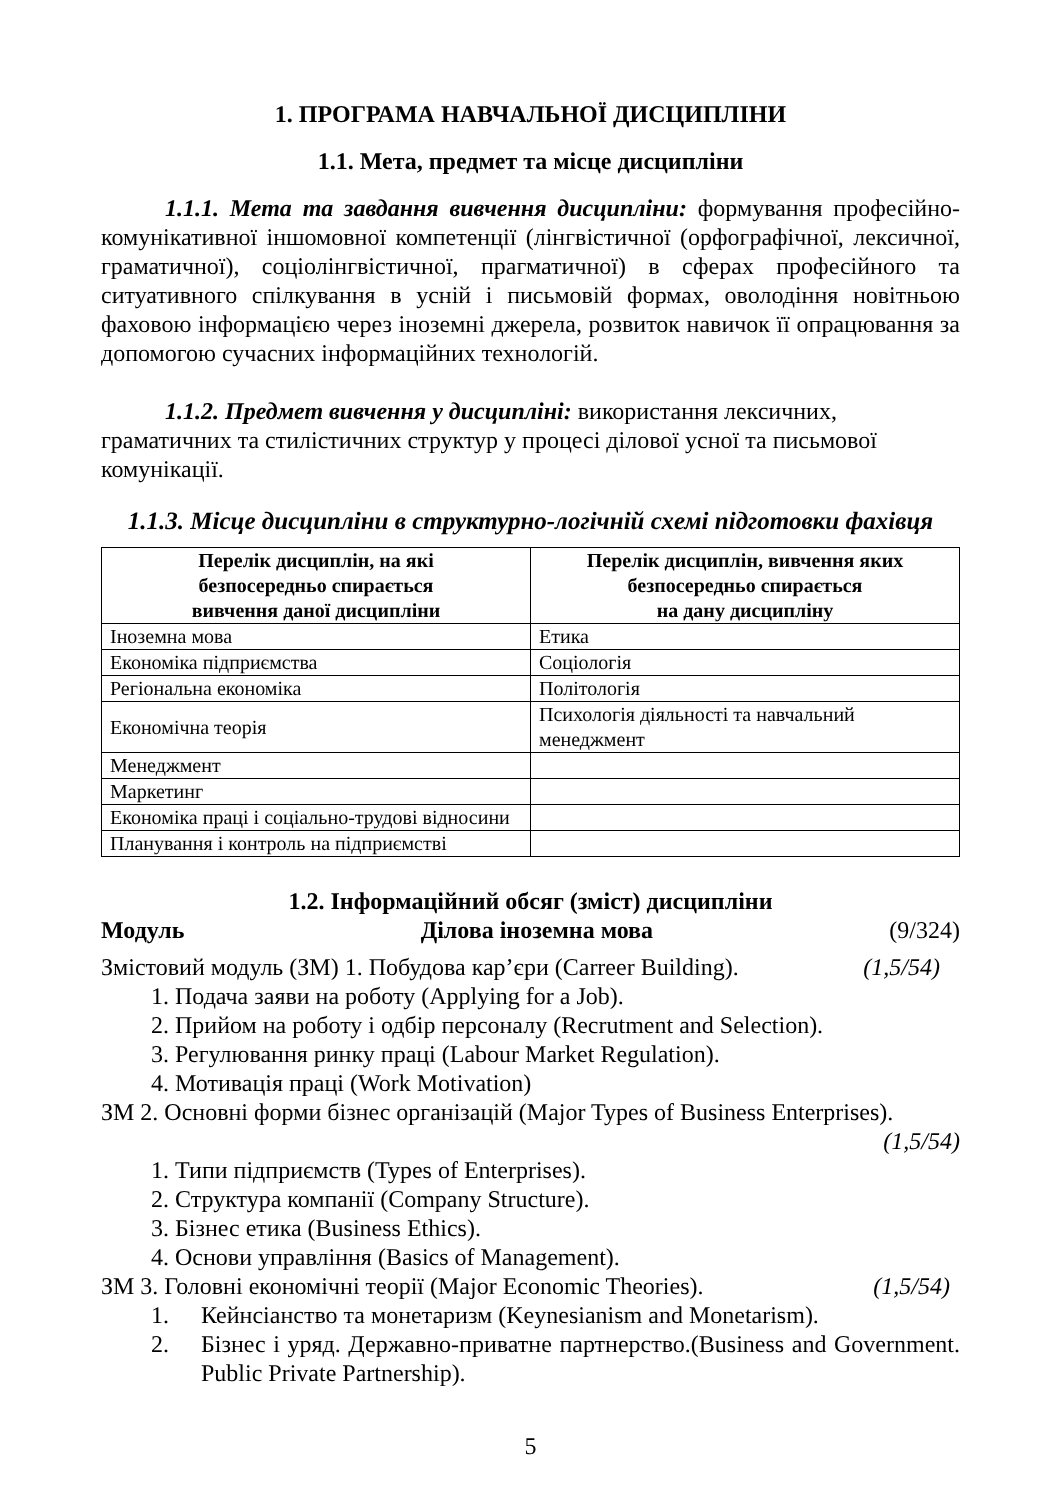1. ПРОГРАМА НАВЧАЛЬНОЇ ДИСЦИПЛІНИ
1.1. Мета, предмет та місце дисципліни
1.1.1. Мета та завдання вивчення дисципліни: формування професійно-комунікативної іншомовної компетенції (лінгвістичної (орфографічної, лексичної, граматичної), соціолінгвістичної, прагматичної) в сферах професійного та ситуативного спілкування в усній і письмовій формах, оволодіння новітньою фаховою інформацією через іноземні джерела, розвиток навичок її опрацювання за допомогою сучасних інформаційних технологій.
1.1.2. Предмет вивчення у дисципліні: використання лексичних, граматичних та стилістичних структур у процесі ділової усної та письмової комунікації.
1.1.3. Місце дисципліни в структурно-логічній схемі підготовки фахівця
| Перелік дисциплін, на які безпосередньо спирається вивчення даної дисципліни | Перелік дисциплін, вивчення яких безпосередньо спирається на дану дисципліну |
| --- | --- |
| Іноземна мова | Етика |
| Економіка підприємства | Соціологія |
| Регіональна економіка | Політологія |
| Економічна теорія | Психологія діяльності та навчальний менеджмент |
| Менеджмент | |
| Маркетинг | |
| Економіка праці і соціально-трудові відносини | |
| Планування і контроль на підприємстві | |
1.2. Інформаційний обсяг (зміст) дисципліни
Модуль Ділова іноземна мова (9/324)
Змістовий модуль (ЗМ) 1. Побудова кар’єри (Carreer Building). (1,5/54)
1. Подача заяви на роботу (Applying for a Job).
2. Прийом на роботу і одбір персоналу (Recrutment and Selection).
3. Регулювання ринку праці (Labour Market Regulation).
4. Мотивація праці (Work Motivation)
ЗМ 2. Основні форми бізнес організацій (Major Types of Business Enterprises).
(1,5/54)
1. Типи підприємств (Types of Enterprises).
2. Структура компанії (Company Structure).
3. Бізнес етика (Business Ethics).
4. Основи управління (Basics of Management).
ЗМ 3. Головні економічні теорії (Major Economic Theories). (1,5/54)
1. Кейнсіанство та монетаризм (Keynesianism and Monetarism).
2. Бізнес і уряд. Державно-приватне партнерство.(Business and Government. Public Private Partnership).
5